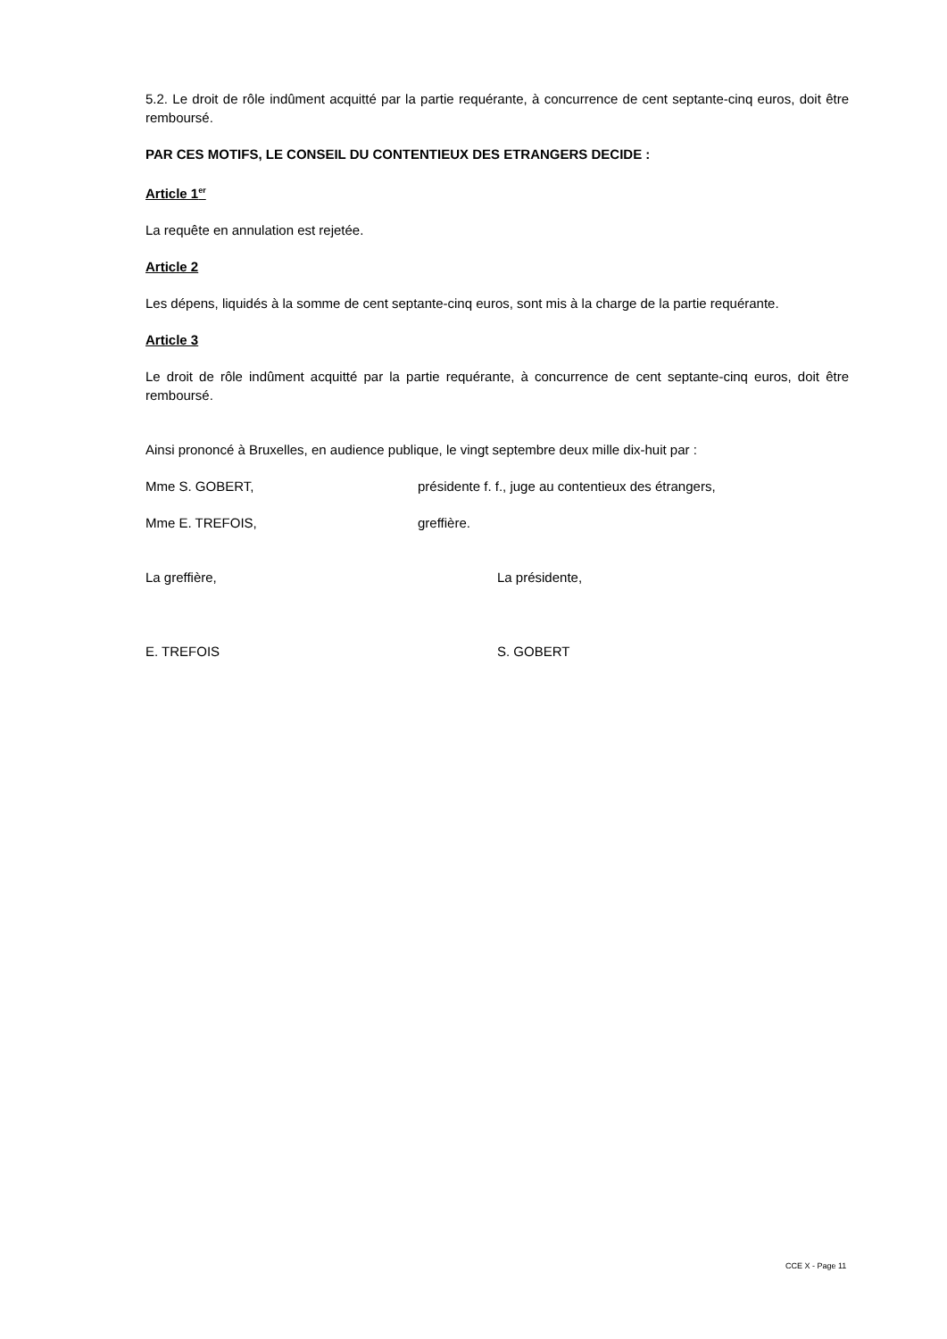5.2. Le droit de rôle indûment acquitté par la partie requérante, à concurrence de cent septante-cinq euros, doit être remboursé.
PAR CES MOTIFS, LE CONSEIL DU CONTENTIEUX DES ETRANGERS DECIDE :
Article 1<sup>er</sup>
La requête en annulation est rejetée.
Article 2
Les dépens, liquidés à la somme de cent septante-cinq euros, sont mis à la charge de la partie requérante.
Article 3
Le droit de rôle indûment acquitté par la partie requérante, à concurrence de cent septante-cinq euros, doit être remboursé.
Ainsi prononcé à Bruxelles, en audience publique, le vingt septembre deux mille dix-huit par :
Mme S. GOBERT, présidente f. f., juge au contentieux des étrangers,
Mme E. TREFOIS, greffière.
La greffière, La présidente,
E. TREFOIS S. GOBERT
CCE X - Page 11